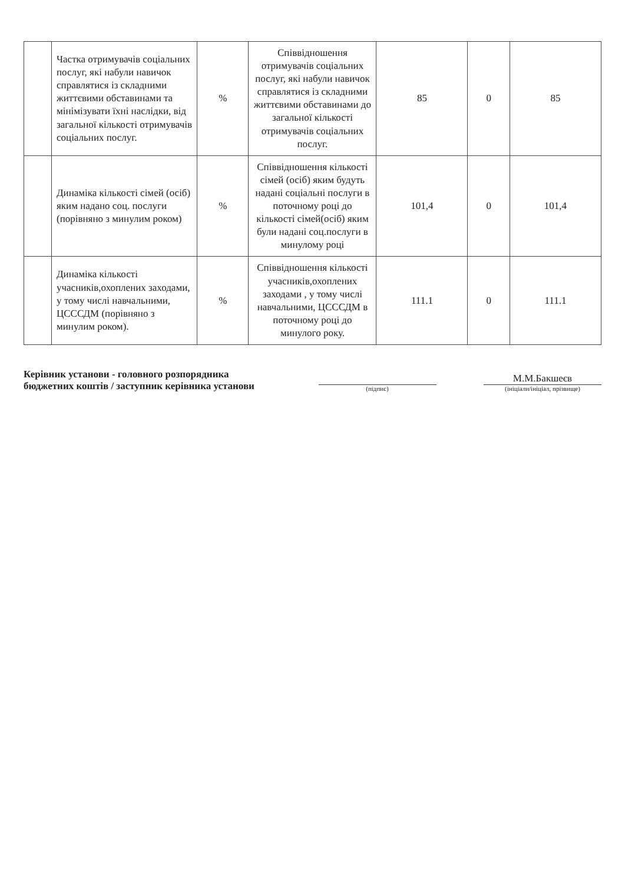| | Частка отримувачів соціальних послуг, які набули навичок справлятися із складними життєвими обставинами та мінімізувати їхні наслідки, від загальної кількості отримувачів соціальних послуг. | % | Співвідношення отримувачів соціальних послуг, які набули навичок справлятися із складними життєвими обставинами до загальної кількості отримувачів соціальних послуг. | 85 | 0 | 85 |
| | Динаміка кількості сімей (осіб) яким надано соц. послуги (порівняно з минулим роком) | % | Співвідношення кількості сімей (осіб) яким будуть надані соціальні послуги в поточному році до кількості сімей(осіб) яким були надані соц.послуги в минулому році | 101,4 | 0 | 101,4 |
| | Динаміка кількості учасників,охоплених заходами, у тому числі навчальними, ЦСССДМ (порівняно з минулим роком). | % | Співвідношення кількості учасників,охоплених заходами , у тому числі навчальними, ЦСССДМ в поточному році до минулого року. | 111.1 | 0 | 111.1 |
Керівник установи - головного розпорядника бюджетних коштів / заступник керівника установи
(підпис)
М.М.Бакшеєв
(ініціали/ініціал, прізвище)